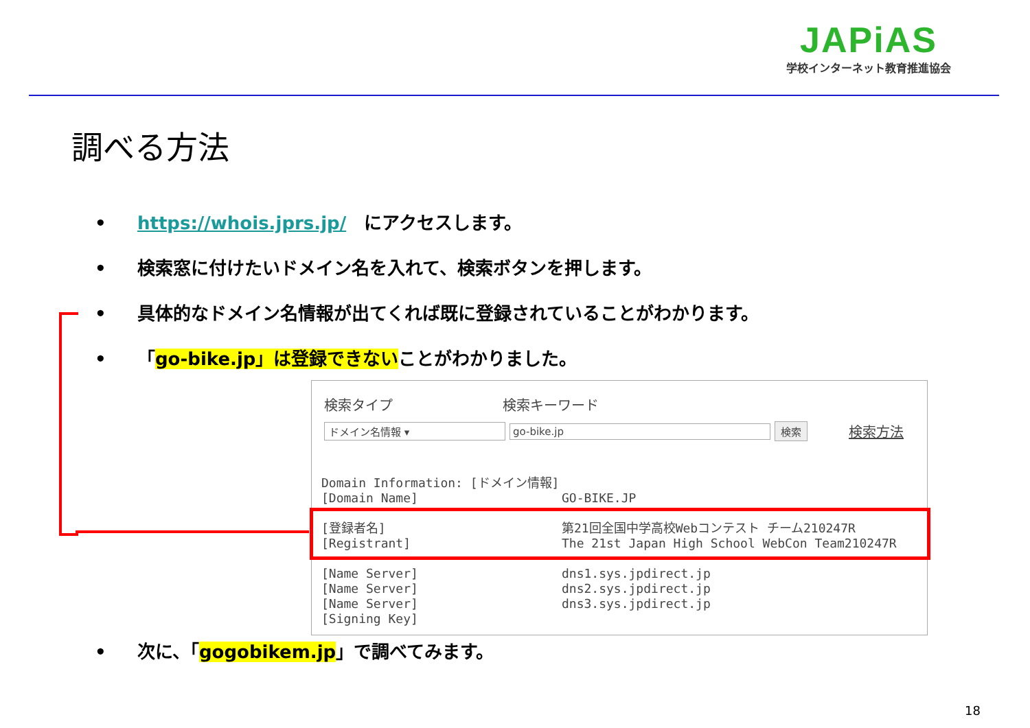JAPiAS
学校インターネット教育推進協会
調べる方法
• https://whois.jprs.jp/　にアクセスします。
• 検索窓に付けたいドメイン名を入れて、検索ボタンを押します。
• 具体的なドメイン名情報が出てくれば既に登録されていることがわかります。
• 「go-bike.jp」は登録できないことがわかりました。
検索タイプ 検索キーワード
ドメイン名情報 ▾ go-bike.jp 検索 検索方法
Domain Information: [ドメイン情報]
[Domain Name] GO-BIKE.JP
[登録者名]
[Registrant] 第21回全国中学高校Webコンテスト チーム210247R
The 21st Japan High School WebCon Team210247R
[Name Server]
[Name Server]
[Name Server]
[Signing Key] dns1.sys.jpdirect.jp
dns2.sys.jpdirect.jp
dns3.sys.jpdirect.jp
• 次に、「gogobikem.jp」で調べてみます。
18